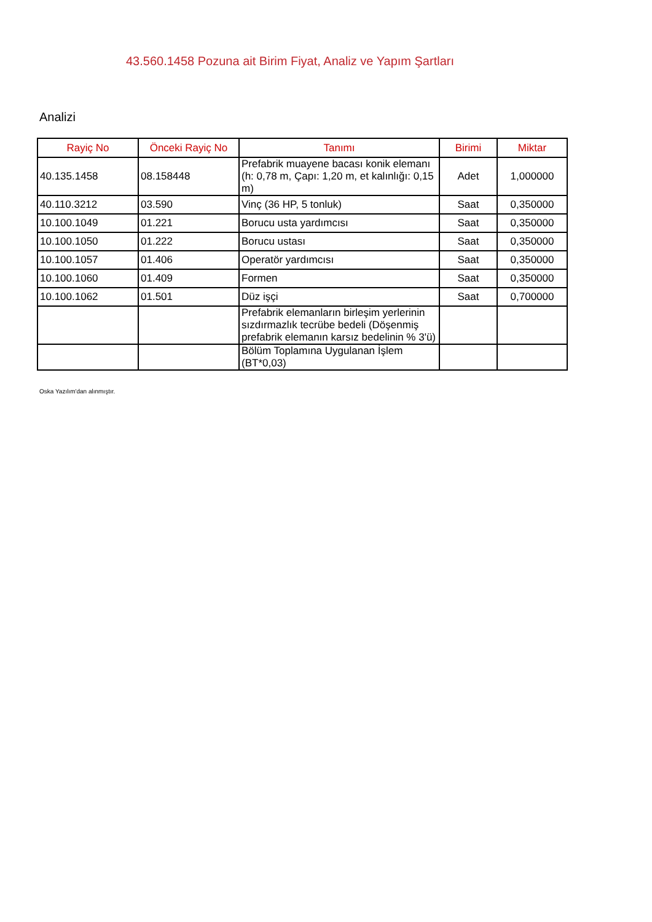43.560.1458 Pozuna ait Birim Fiyat, Analiz ve Yapım Şartları
Analizi
| Rayiç No | Önceki Rayiç No | Tanımı | Birimi | Miktar |
| --- | --- | --- | --- | --- |
| 40.135.1458 | 08.158448 | Prefabrik muayene bacası konik elemanı (h: 0,78 m, Çapı: 1,20 m, et kalınlığı: 0,15 m) | Adet | 1,000000 |
| 40.110.3212 | 03.590 | Vinç (36 HP, 5 tonluk) | Saat | 0,350000 |
| 10.100.1049 | 01.221 | Borucu usta yardımcısı | Saat | 0,350000 |
| 10.100.1050 | 01.222 | Borucu ustası | Saat | 0,350000 |
| 10.100.1057 | 01.406 | Operatör yardımcısı | Saat | 0,350000 |
| 10.100.1060 | 01.409 | Formen | Saat | 0,350000 |
| 10.100.1062 | 01.501 | Düz işçi | Saat | 0,700000 |
| | | Prefabrik elemanların birleşim yerlerinin sızdırmazlık tecrübe bedeli (Döşenmiş prefabrik elemanın karsız bedelinin % 3'ü) | | |
| | | Bölüm Toplamına Uygulanan İşlem (BT*0,03) | | |
Oska Yazılım'dan alınmıştır.